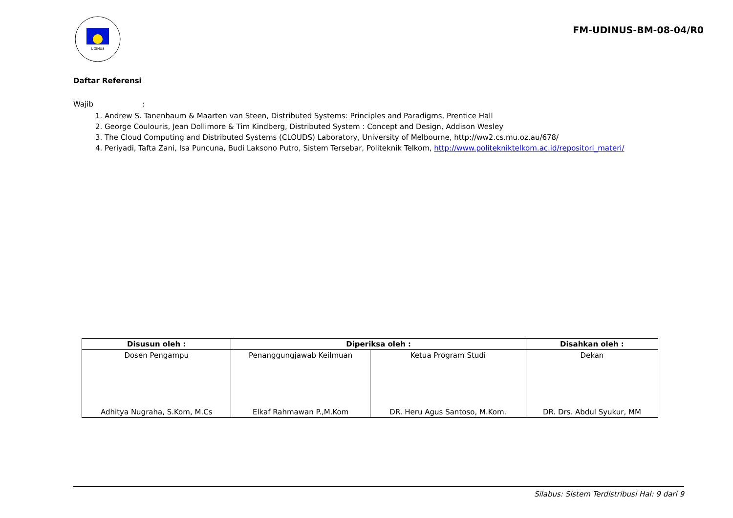UDINUS
FM-UDINUS-BM-08-04/R0
Daftar Referensi
Wajib :
1. Andrew S. Tanenbaum & Maarten van Steen, Distributed Systems: Principles and Paradigms, Prentice Hall
2. George Coulouris, Jean Dollimore & Tim Kindberg, Distributed System : Concept and Design, Addison Wesley
3. The Cloud Computing and Distributed Systems (CLOUDS) Laboratory, University of Melbourne, http://ww2.cs.mu.oz.au/678/
4. Periyadi, Tafta Zani, Isa Puncuna, Budi Laksono Putro, Sistem Tersebar, Politeknik Telkom, http://www.politekniktelkom.ac.id/repositori_materi/
| Disusun oleh : | Diperiksa oleh : | | Disahkan oleh : |
| --- | --- | --- | --- |
| Dosen Pengampu Adhitya Nugraha, S.Kom, M.Cs | Penanggungjawab Keilmuan Elkaf Rahmawan P.,M.Kom | Ketua Program Studi DR. Heru Agus Santoso, M.Kom. | Dekan DR. Drs. Abdul Syukur, MM |
Silabus: Sistem Terdistribusi Hal: 9 dari 9